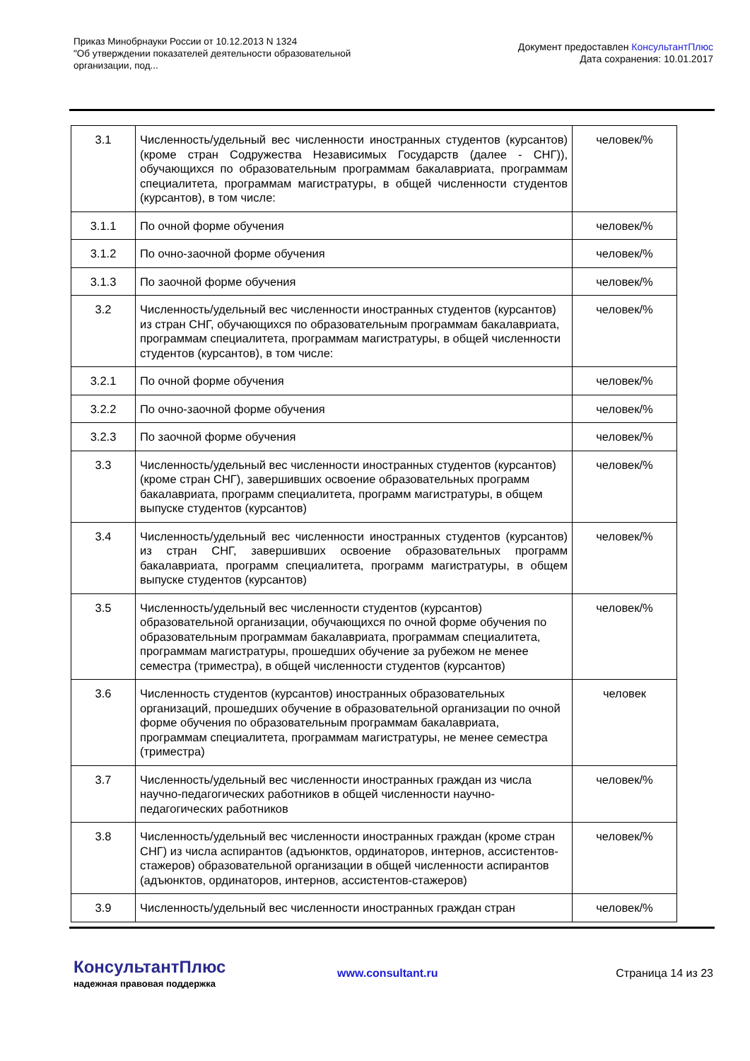Приказ Минобрнауки России от 10.12.2013 N 1324
"Об утверждении показателей деятельности образовательной организации, под...
Документ предоставлен КонсультантПлюс
Дата сохранения: 10.01.2017
| 3.1 | Численность/удельный вес численности иностранных студентов (курсантов) (кроме стран Содружества Независимых Государств (далее - СНГ)), обучающихся по образовательным программам бакалавриата, программам специалитета, программам магистратуры, в общей численности студентов (курсантов), в том числе: | человек/% |
| 3.1.1 | По очной форме обучения | человек/% |
| 3.1.2 | По очно-заочной форме обучения | человек/% |
| 3.1.3 | По заочной форме обучения | человек/% |
| 3.2 | Численность/удельный вес численности иностранных студентов (курсантов) из стран СНГ, обучающихся по образовательным программам бакалавриата, программам специалитета, программам магистратуры, в общей численности студентов (курсантов), в том числе: | человек/% |
| 3.2.1 | По очной форме обучения | человек/% |
| 3.2.2 | По очно-заочной форме обучения | человек/% |
| 3.2.3 | По заочной форме обучения | человек/% |
| 3.3 | Численность/удельный вес численности иностранных студентов (курсантов) (кроме стран СНГ), завершивших освоение образовательных программ бакалавриата, программ специалитета, программ магистратуры, в общем выпуске студентов (курсантов) | человек/% |
| 3.4 | Численность/удельный вес численности иностранных студентов (курсантов) из стран СНГ, завершивших освоение образовательных программ бакалавриата, программ специалитета, программ магистратуры, в общем выпуске студентов (курсантов) | человек/% |
| 3.5 | Численность/удельный вес численности студентов (курсантов) образовательной организации, обучающихся по очной форме обучения по образовательным программам бакалавриата, программам специалитета, программам магистратуры, прошедших обучение за рубежом не менее семестра (триместра), в общей численности студентов (курсантов) | человек/% |
| 3.6 | Численность студентов (курсантов) иностранных образовательных организаций, прошедших обучение в образовательной организации по очной форме обучения по образовательным программам бакалавриата, программам специалитета, программам магистратуры, не менее семестра (триместра) | человек |
| 3.7 | Численность/удельный вес численности иностранных граждан из числа научно-педагогических работников в общей численности научно-педагогических работников | человек/% |
| 3.8 | Численность/удельный вес численности иностранных граждан (кроме стран СНГ) из числа аспирантов (адъюнктов, ординаторов, интернов, ассистентов-стажеров) образовательной организации в общей численности аспирантов (адъюнктов, ординаторов, интернов, ассистентов-стажеров) | человек/% |
| 3.9 | Численность/удельный вес численности иностранных граждан стран | человек/% |
КонсультантПлюс
надежная правовая поддержка
www.consultant.ru Страница 14 из 23